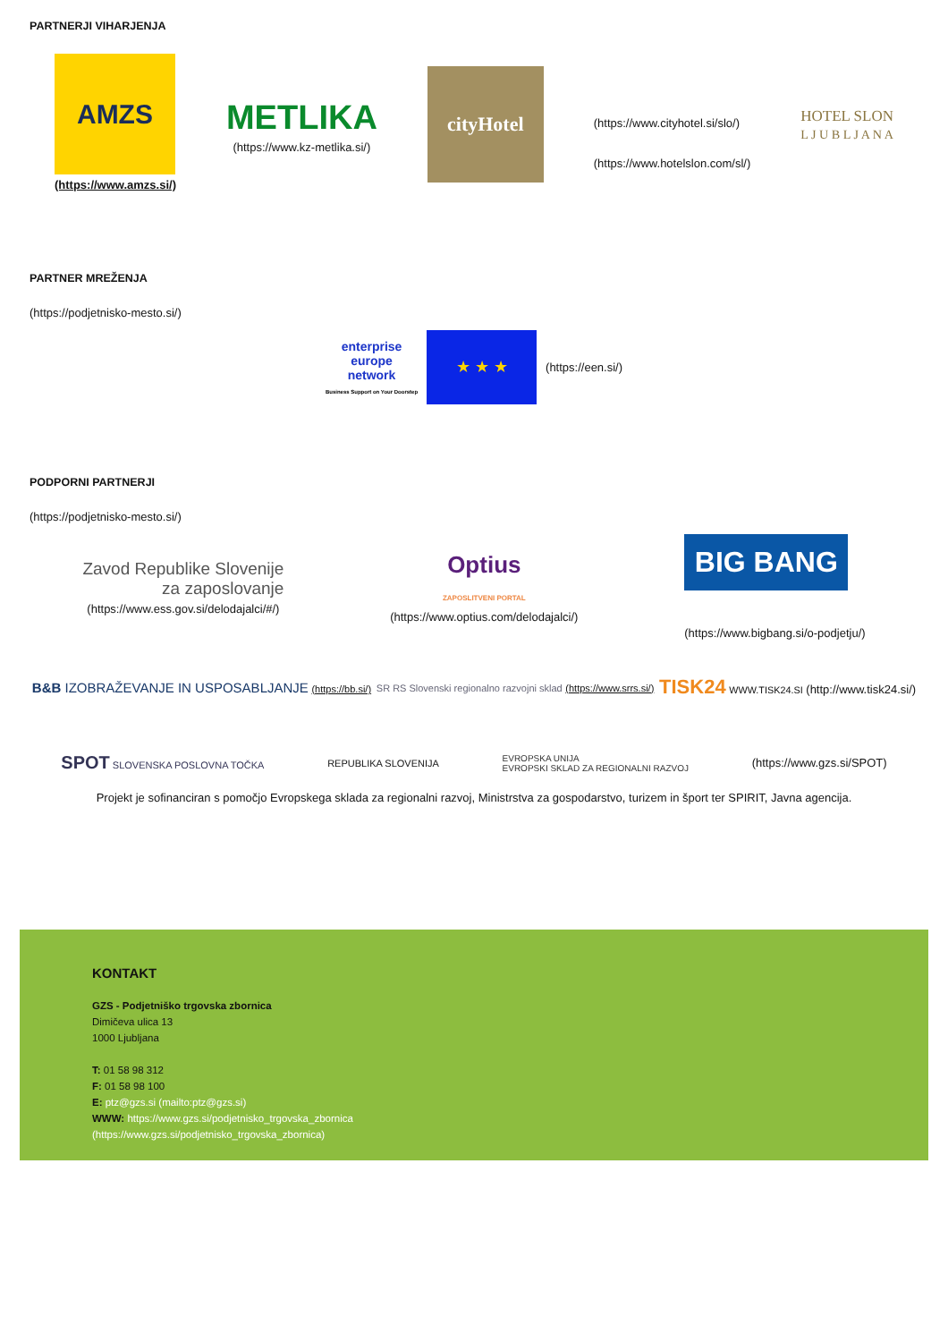PARTNERJI VIHARJENJA
AMZS
(https://www.amzs.si/)
METLIKA
(https://www.kz-metlika.si/)
cityHotel
(https://www.cityhotel.si/slo/)
(https://www.hotelslon.com/sl/)
HOTEL SLON
L J U B L J A N A
PARTNER MREŽENJA
(https://podjetnisko-mesto.si/)
enterprise
europe
network
Business Support on Your Doorstep
★ ★ ★
(https://een.si/)
PODPORNI PARTNERJI
(https://podjetnisko-mesto.si/)
Zavod Republike Slovenije
za zaposlovanje (https://www.ess.gov.si/delodajalci/#/)
Optius
ZAPOSLITVENI PORTAL (https://www.optius.com/delodajalci/)
BIG BANG
(https://www.bigbang.si/o-podjetju/)
B&B IZOBRAŽEVANJE IN USPOSABLJANJE (https://bb.si/)
SR RS Slovenski regionalno razvojni sklad (https://www.srrs.si/)
TISK24 WWW.TISK24.SI (http://www.tisk24.si/)
SPOT SLOVENSKA POSLOVNA TOČKA REPUBLIKA SLOVENIJA
EVROPSKA UNIJA
EVROPSKI SKLAD ZA REGIONALNI RAZVOJ
(https://www.gzs.si/SPOT)
Projekt je sofinanciran s pomočjo Evropskega sklada za regionalni razvoj, Ministrstva za gospodarstvo, turizem in šport ter SPIRIT, Javna agencija.
KONTAKT
GZS - Podjetniško trgovska zbornica
Dimičeva ulica 13
1000 Ljubljana
T: 01 58 98 312
F: 01 58 98 100
E: ptz@gzs.si (mailto:ptz@gzs.si)
WWW: https://www.gzs.si/podjetnisko_trgovska_zbornica
(https://www.gzs.si/podjetnisko_trgovska_zbornica)